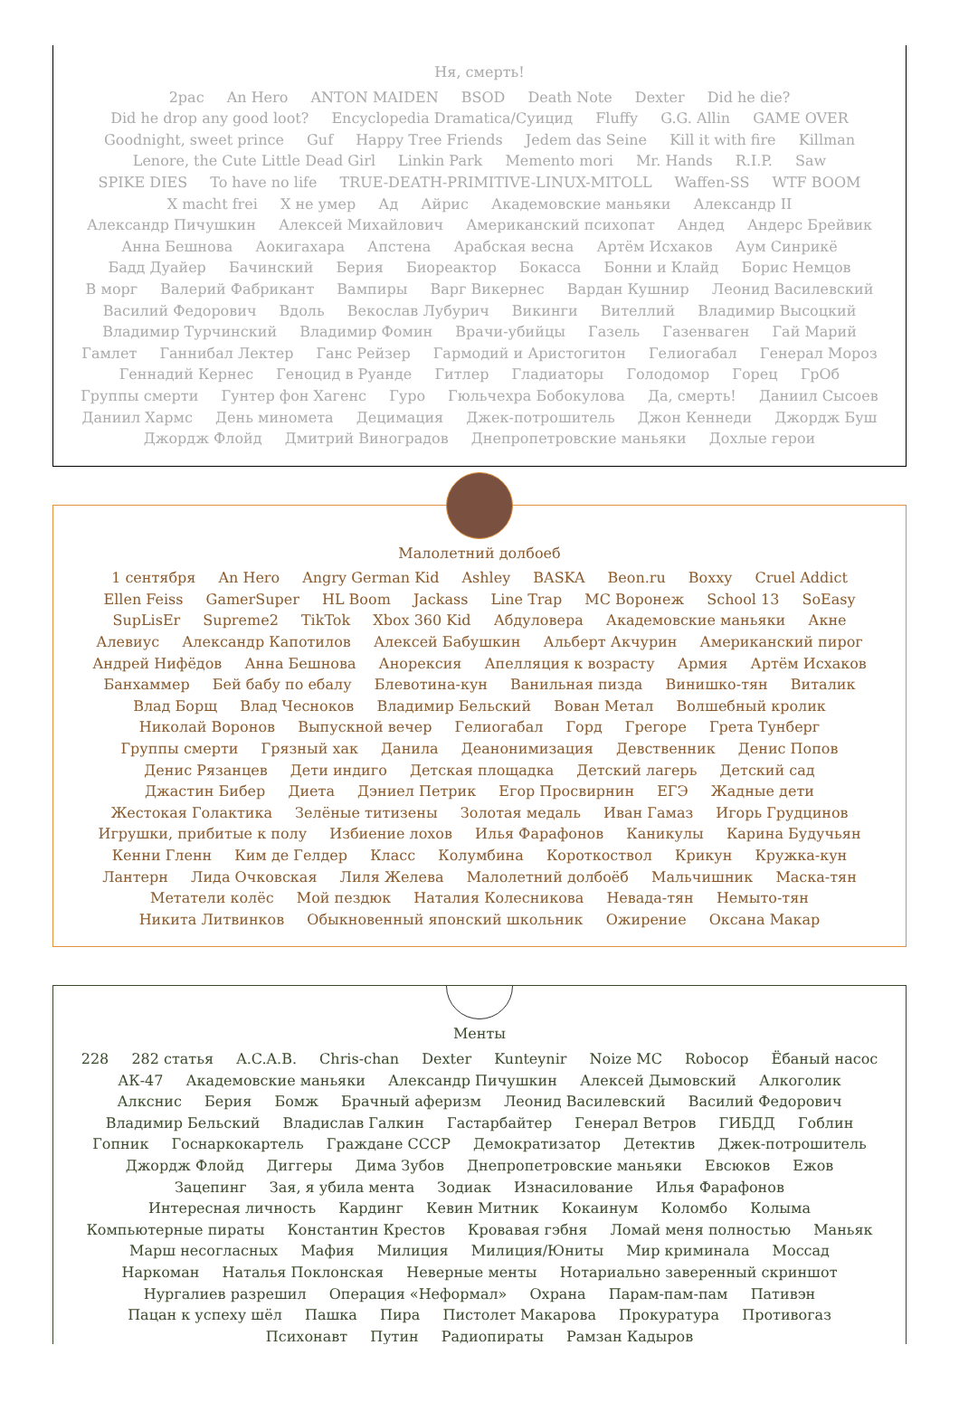Ня, смерть!
2pac An Hero ANTON MAIDEN BSOD Death Note Dexter Did he die? Did he drop any good loot? Encyclopedia Dramatica/Суицид Fluffy G.G. Allin GAME OVER Goodnight, sweet prince Guf Happy Tree Friends Jedem das Seine Kill it with fire Killman Lenore, the Cute Little Dead Girl Linkin Park Memento mori Mr. Hands R.I.P. Saw SPIKE DIES To have no life TRUE-DEATH-PRIMITIVE-LINUX-MITOLL Waffen-SS WTF BOOM X macht frei X не умер Ад Айрис Академовские маньяки Александр II Александр Пичушкин Алексей Михайлович Американский психопат Андед Андерс Брейвик Анна Бешнова Аокигахара Апстена Арабская весна Артём Исхаков Аум Синрикё Бадд Дуайер Бачинский Берия Биореактор Бокасса Бонни и Клайд Борис Немцов В морг Валерий Фабрикант Вампиры Варг Викернес Вардан Кушнир Леонид Василевский Василий Федорович Вдоль Векослав Лубурич Викинги Вителлий Владимир Высоцкий Владимир Турчинский Владимир Фомин Врачи-убийцы Газель Газенваген Гай Марий Гамлет Ганнибал Лектер Ганс Рейзер Гармодий и Аристогитон Гелиогабал Генерал Мороз Геннадий Кернес Геноцид в Руанде Гитлер Гладиаторы Голодомор Горец ГрОб Группы смерти Гунтер фон Хагенс Гуро Гюльчехра Бобокулова Да, смерть! Даниил Сысоев Даниил Хармс День миномета Децимация Джек-потрошитель Джон Кеннеди Джордж Буш Джордж Флойд Дмитрий Виноградов Днепропетровские маньяки Дохлые герои
Малолетний долбоеб
1 сентября An Hero Angry German Kid Ashley BASKA Beon.ru Boxxy Cruel Addict Ellen Feiss GamerSuper HL Boom Jackass Line Trap MC Воронеж School 13 SoEasy SupLisEr Supreme2 TikTok Xbox 360 Kid Абдуловера Академовские маньяки Акне Алевиус Александр Капотилов Алексей Бабушкин Альберт Акчурин Американский пирог Андрей Нифёдов Анна Бешнова Анорексия Апелляция к возрасту Армия Артём Исхаков Банхаммер Бей бабу по ебалу Блевотина-кун Ванильная пизда Винишко-тян Виталик Влад Борщ Влад Чесноков Владимир Бельский Вован Метал Волшебный кролик Николай Воронов Выпускной вечер Гелиогабал Горд Грегоре Грета Тунберг Группы смерти Грязный хак Данила Деанонимизация Девственник Денис Попов Денис Рязанцев Дети индиго Детская площадка Детский лагерь Детский сад Джастин Бибер Диета Дэниел Петрик Егор Просвирнин ЕГЭ Жадные дети Жестокая Голактика Зелёные титизены Золотая медаль Иван Гамаз Игорь Грудцинов Игрушки, прибитые к полу Избиение лохов Илья Фарафонов Каникулы Карина Будучьян Кенни Гленн Ким де Гелдер Класс Колумбина Короткоствол Крикун Кружка-кун Лантерн Лида Очковская Лиля Желева Малолетний долбоёб Мальчишник Маска-тян Метатели колёс Мой пездюк Наталия Колесникова Невада-тян Немыто-тян Никита Литвинков Обыкновенный японский школьник Ожирение Оксана Макар
Менты
228 282 статья A.C.A.B. Chris-chan Dexter Kunteynir Noize MC Robocop Ёбаный насос АК-47 Академовские маньяки Александр Пичушкин Алексей Дымовский Алкоголик Алкснис Берия Бомж Брачный аферизм Леонид Василевский Василий Федорович Владимир Бельский Владислав Галкин Гастарбайтер Генерал Ветров ГИБДД Гоблин Гопник Госнаркокартель Граждане СССР Демократизатор Детектив Джек-потрошитель Джордж Флойд Диггеры Дима Зубов Днепропетровские маньяки Евсюков Ежов Зацепинг Зая, я убила мента Зодиак Изнасилование Илья Фарафонов Интересная личность Кардинг Кевин Митник Кокаинум Коломбо Колыма Компьютерные пираты Константин Крестов Кровавая гэбня Ломай меня полностью Маньяк Марш несогласных Мафия Милиция Милиция/Юниты Мир криминала Моссад Наркоман Наталья Поклонская Неверные менты Нотариально заверенный скриншот Нургалиев разрешил Операция «Неформал» Охрана Парам-пам-пам Пативэн Пацан к успеху шёл Пашка Пира Пистолет Макарова Прокуратура Противогаз Психонавт Путин Радиопираты Рамзан Кадыров